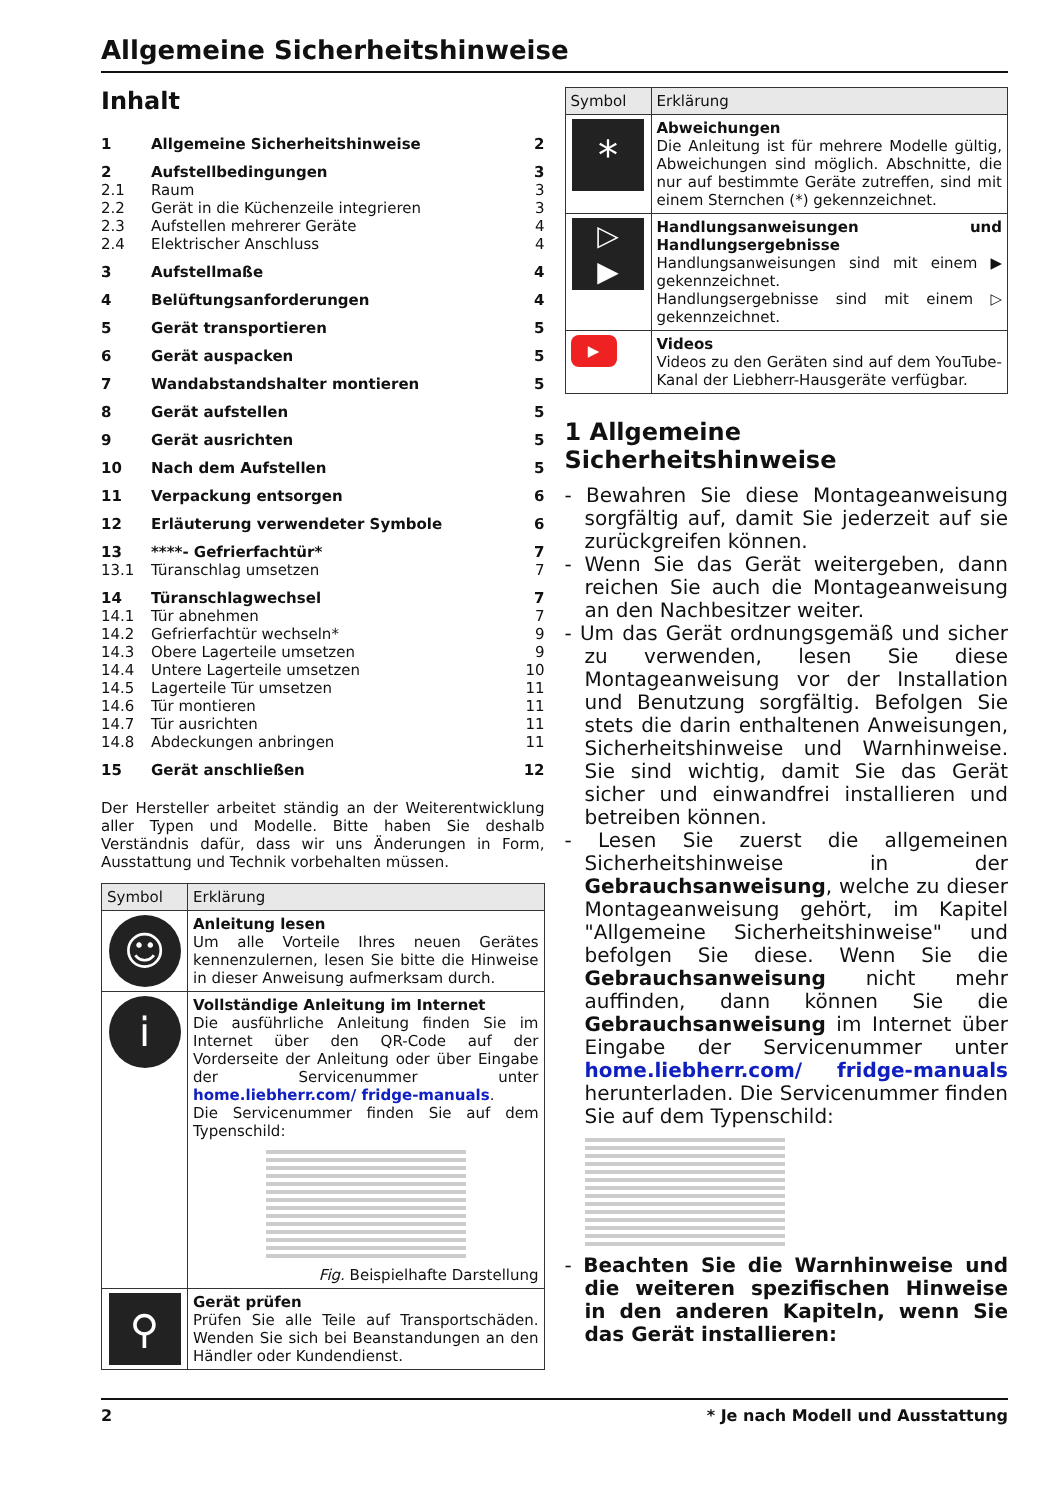Allgemeine Sicherheitshinweise
Inhalt
| 1 | Allgemeine Sicherheitshinweise | 2 |
| 2 | Aufstellbedingungen | 3 |
| 2.1 | Raum | 3 |
| 2.2 | Gerät in die Küchenzeile integrieren | 3 |
| 2.3 | Aufstellen mehrerer Geräte | 4 |
| 2.4 | Elektrischer Anschluss | 4 |
| 3 | Aufstellmaße | 4 |
| 4 | Belüftungsanforderungen | 4 |
| 5 | Gerät transportieren | 5 |
| 6 | Gerät auspacken | 5 |
| 7 | Wandabstandshalter montieren | 5 |
| 8 | Gerät aufstellen | 5 |
| 9 | Gerät ausrichten | 5 |
| 10 | Nach dem Aufstellen | 5 |
| 11 | Verpackung entsorgen | 6 |
| 12 | Erläuterung verwendeter Symbole | 6 |
| 13 | ****- Gefrierfachtür* | 7 |
| 13.1 | Türanschlag umsetzen | 7 |
| 14 | Türanschlagwechsel | 7 |
| 14.1 | Tür abnehmen | 7 |
| 14.2 | Gefrierfachtür wechseln* | 9 |
| 14.3 | Obere Lagerteile umsetzen | 9 |
| 14.4 | Untere Lagerteile umsetzen | 10 |
| 14.5 | Lagerteile Tür umsetzen | 11 |
| 14.6 | Tür montieren | 11 |
| 14.7 | Tür ausrichten | 11 |
| 14.8 | Abdeckungen anbringen | 11 |
| 15 | Gerät anschließen | 12 |
Der Hersteller arbeitet ständig an der Weiterentwicklung aller Typen und Modelle. Bitte haben Sie deshalb Verständnis dafür, dass wir uns Änderungen in Form, Ausstattung und Technik vorbehalten müssen.
| Symbol | Erklärung |
| --- | --- |
| ☺ | Anleitung lesen Um alle Vorteile Ihres neuen Gerätes kennenzulernen, lesen Sie bitte die Hinweise in dieser Anweisung aufmerksam durch. |
| i | Vollständige Anleitung im Internet Die ausführliche Anleitung finden Sie im Internet über den QR-Code auf der Vorderseite der Anleitung oder über Eingabe der Servicenummer unter home.liebherr.com/ fridge-manuals . Die Servicenummer finden Sie auf dem Typenschild: Fig. Beispielhafte Darstellung |
| ⚲ | Gerät prüfen Prüfen Sie alle Teile auf Transportschäden. Wenden Sie sich bei Beanstandungen an den Händler oder Kundendienst. |
| Symbol | Erklärung |
| --- | --- |
| * | Abweichungen Die Anleitung ist für mehrere Modelle gültig, Abweichungen sind möglich. Abschnitte, die nur auf bestimmte Geräte zutreffen, sind mit einem Sternchen (*) gekennzeichnet. |
| ▷ ▶ | Handlungsanweisungen und Handlungsergebnisse Handlungsanweisungen sind mit einem ▶ gekennzeichnet. Handlungsergebnisse sind mit einem ▷ gekennzeichnet. |
| ▶ | Videos Videos zu den Geräten sind auf dem YouTube-Kanal der Liebherr-Hausgeräte verfügbar. |
1 Allgemeine Sicherheitshinweise
- Bewahren Sie diese Montageanweisung sorgfältig auf, damit Sie jederzeit auf sie zurückgreifen können.
- Wenn Sie das Gerät weitergeben, dann reichen Sie auch die Montageanweisung an den Nachbesitzer weiter.
- Um das Gerät ordnungsgemäß und sicher zu verwenden, lesen Sie diese Montageanweisung vor der Installation und Benutzung sorgfältig. Befolgen Sie stets die darin enthaltenen Anweisungen, Sicherheitshinweise und Warnhinweise. Sie sind wichtig, damit Sie das Gerät sicher und einwandfrei installieren und betreiben können.
- Lesen Sie zuerst die allgemeinen Sicherheitshinweise in der Gebrauchsanweisung, welche zu dieser Montageanweisung gehört, im Kapitel "Allgemeine Sicherheitshinweise" und befolgen Sie diese. Wenn Sie die Gebrauchsanweisung nicht mehr auffinden, dann können Sie die Gebrauchsanweisung im Internet über Eingabe der Servicenummer unter home.liebherr.com/ fridge-manuals herunterladen. Die Servicenummer finden Sie auf dem Typenschild:
- Beachten Sie die Warnhinweise und die weiteren spezifischen Hinweise in den anderen Kapiteln, wenn Sie das Gerät installieren:
2 * Je nach Modell und Ausstattung